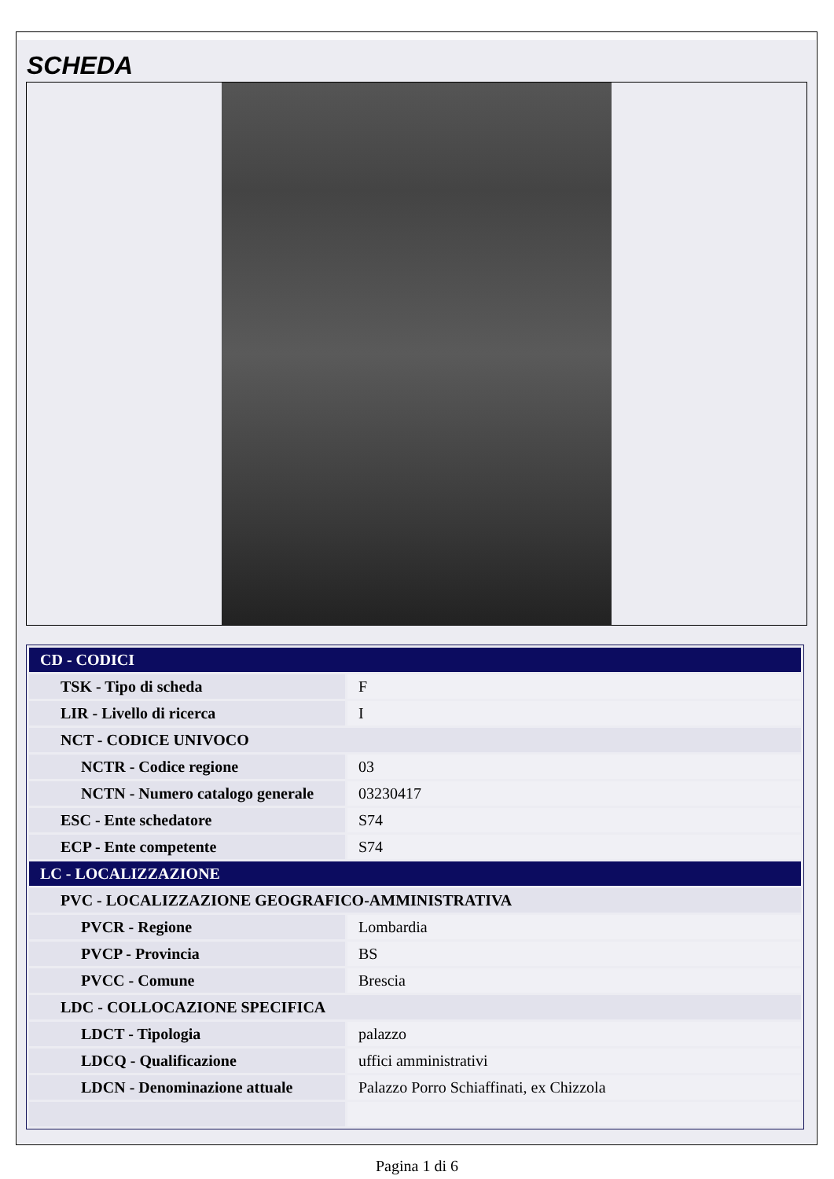SCHEDA
| CD - CODICI | |
| TSK - Tipo di scheda | F |
| LIR - Livello di ricerca | I |
| NCT - CODICE UNIVOCO | |
| NCTR - Codice regione | 03 |
| NCTN - Numero catalogo generale | 03230417 |
| ESC - Ente schedatore | S74 |
| ECP - Ente competente | S74 |
| LC - LOCALIZZAZIONE | |
| PVC - LOCALIZZAZIONE GEOGRAFICO-AMMINISTRATIVA | |
| PVCR - Regione | Lombardia |
| PVCP - Provincia | BS |
| PVCC - Comune | Brescia |
| LDC - COLLOCAZIONE SPECIFICA | |
| LDCT - Tipologia | palazzo |
| LDCQ - Qualificazione | uffici amministrativi |
| LDCN - Denominazione attuale | Palazzo Porro Schiaffinati, ex Chizzola |
Pagina 1 di 6